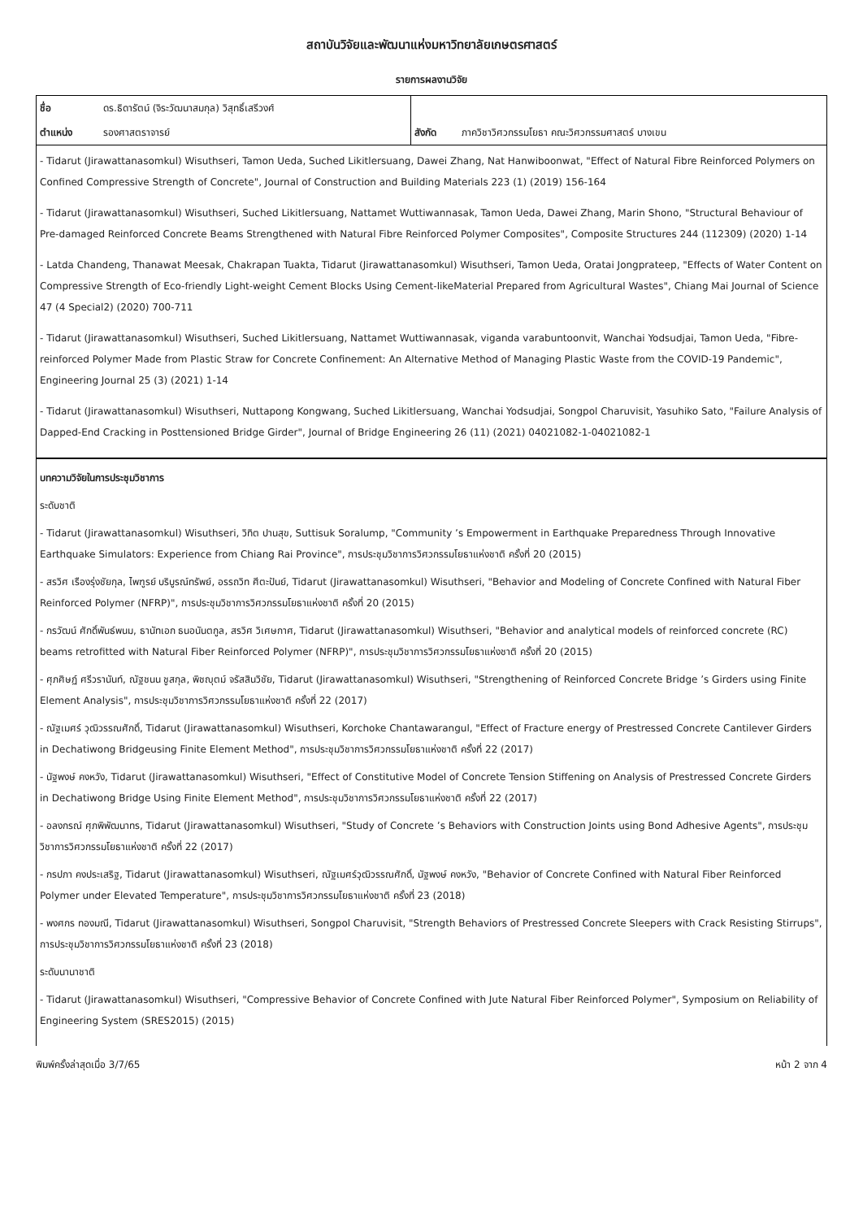สถาบันวิจัยและพัฒนาแห่งมหาวิทยาลัยเกษตรศาสตร์
รายการผลงานวิจัย
| ชื่อ | ดร.ธิดารัตน์ (จิระวัฒนาสมกุล) วิสุทธิ์เสรีวงศ์ | | |
| ตำแหน่ง | รองศาสตราจารย์ | สังกัด | ภาควิชาวิศวกรรมโยธา คณะวิศวกรรมศาสตร์ บางเขน |
- Tidarut (Jirawattanasomkul) Wisuthseri, Tamon Ueda, Suched Likitlersuang, Dawei Zhang, Nat Hanwiboonwat, "Effect of Natural Fibre Reinforced Polymers on Confined Compressive Strength of Concrete", Journal of Construction and Building Materials 223 (1) (2019) 156-164
- Tidarut (Jirawattanasomkul) Wisuthseri, Suched Likitlersuang, Nattamet Wuttiwannasak, Tamon Ueda, Dawei Zhang, Marin Shono, "Structural Behaviour of Pre-damaged Reinforced Concrete Beams Strengthened with Natural Fibre Reinforced Polymer Composites", Composite Structures 244 (112309) (2020) 1-14
- Latda Chandeng, Thanawat Meesak, Chakrapan Tuakta, Tidarut (Jirawattanasomkul) Wisuthseri, Tamon Ueda, Oratai Jongprateep, "Effects of Water Content on Compressive Strength of Eco-friendly Light-weight Cement Blocks Using Cement-likeMaterial Prepared from Agricultural Wastes", Chiang Mai Journal of Science 47 (4 Special2) (2020) 700-711
- Tidarut (Jirawattanasomkul) Wisuthseri, Suched Likitlersuang, Nattamet Wuttiwannasak, viganda varabuntoonvit, Wanchai Yodsudjai, Tamon Ueda, "Fibre-reinforced Polymer Made from Plastic Straw for Concrete Confinement: An Alternative Method of Managing Plastic Waste from the COVID-19 Pandemic", Engineering Journal 25 (3) (2021) 1-14
- Tidarut (Jirawattanasomkul) Wisuthseri, Nuttapong Kongwang, Suched Likitlersuang, Wanchai Yodsudjai, Songpol Charuvisit, Yasuhiko Sato, "Failure Analysis of Dapped-End Cracking in Posttensioned Bridge Girder", Journal of Bridge Engineering 26 (11) (2021) 04021082-1-04021082-1
บทความวิจัยในการประชุมวิชาการ
ระดับชาติ
- Tidarut (Jirawattanasomkul) Wisuthseri, วิทิต ปานสุข, Suttisuk Soralump, "Community ’s Empowerment in Earthquake Preparedness Through Innovative Earthquake Simulators: Experience from Chiang Rai Province", การประชุมวิชาการวิศวกรรมโยธาแห่งชาติ ครั้งที่ 20 (2015)
- สรวิศ เรืองรุ่งชัยกุล, ไพฑูรย์ บริบูรณ์ทรัพย์, อรรถวิท ศีตะปันย์, Tidarut (Jirawattanasomkul) Wisuthseri, "Behavior and Modeling of Concrete Confined with Natural Fiber Reinforced Polymer (NFRP)", การประชุมวิชาการวิศวกรรมโยธาแห่งชาติ ครั้งที่ 20 (2015)
- กรวัฒน์ ศักดิ์พันธ์พนม, ธานัทเอก ธนอนันตกูล, สรวิศ วิเศษกาศ, Tidarut (Jirawattanasomkul) Wisuthseri, "Behavior and analytical models of reinforced concrete (RC) beams retrofitted with Natural Fiber Reinforced Polymer (NFRP)", การประชุมวิชาการวิศวกรรมโยธาแห่งชาติ ครั้งที่ 20 (2015)
- ศุภศิษฏ์ ศรีวรานันท์, ณัฐชนน ชูสกุล, พิชญุตม์ จรัสสินวิชัย, Tidarut (Jirawattanasomkul) Wisuthseri, "Strengthening of Reinforced Concrete Bridge ’s Girders using Finite Element Analysis", การประชุมวิชาการวิศวกรรมโยธาแห่งชาติ ครั้งที่ 22 (2017)
- ณัฐเมศร์ วุฒิวรรณศักดิ์, Tidarut (Jirawattanasomkul) Wisuthseri, Korchoke Chantawarangul, "Effect of Fracture energy of Prestressed Concrete Cantilever Girders in Dechatiwong Bridgeusing Finite Element Method", การประชุมวิชาการวิศวกรรมโยธาแห่งชาติ ครั้งที่ 22 (2017)
- นัฐพงษ์ คงหวัง, Tidarut (Jirawattanasomkul) Wisuthseri, "Effect of Constitutive Model of Concrete Tension Stiffening on Analysis of Prestressed Concrete Girders in Dechatiwong Bridge Using Finite Element Method", การประชุมวิชาการวิศวกรรมโยธาแห่งชาติ ครั้งที่ 22 (2017)
- อลงกรณ์ ศุภพิพัฒนาทร, Tidarut (Jirawattanasomkul) Wisuthseri, "Study of Concrete ’s Behaviors with Construction Joints using Bond Adhesive Agents", การประชุมวิชาการวิศวกรรมโยธาแห่งชาติ ครั้งที่ 22 (2017)
- กรปภา คงประเสริฐ, Tidarut (Jirawattanasomkul) Wisuthseri, ณัฐเมศร์วุฒิวรรณศักดิ์, นัฐพงษ์ คงหวัง, "Behavior of Concrete Confined with Natural Fiber Reinforced Polymer under Elevated Temperature", การประชุมวิชาการวิศวกรรมโยธาแห่งชาติ ครั้งที่ 23 (2018)
- พงศกร ทองมณี, Tidarut (Jirawattanasomkul) Wisuthseri, Songpol Charuvisit, "Strength Behaviors of Prestressed Concrete Sleepers with Crack Resisting Stirrups", การประชุมวิชาการวิศวกรรมโยธาแห่งชาติ ครั้งที่ 23 (2018)
ระดับนานาชาติ
- Tidarut (Jirawattanasomkul) Wisuthseri, "Compressive Behavior of Concrete Confined with Jute Natural Fiber Reinforced Polymer", Symposium on Reliability of Engineering System (SRES2015) (2015)
พิมพ์ครั้งล่าสุดเมื่อ 3/7/65 หน้า 2 จาก 4